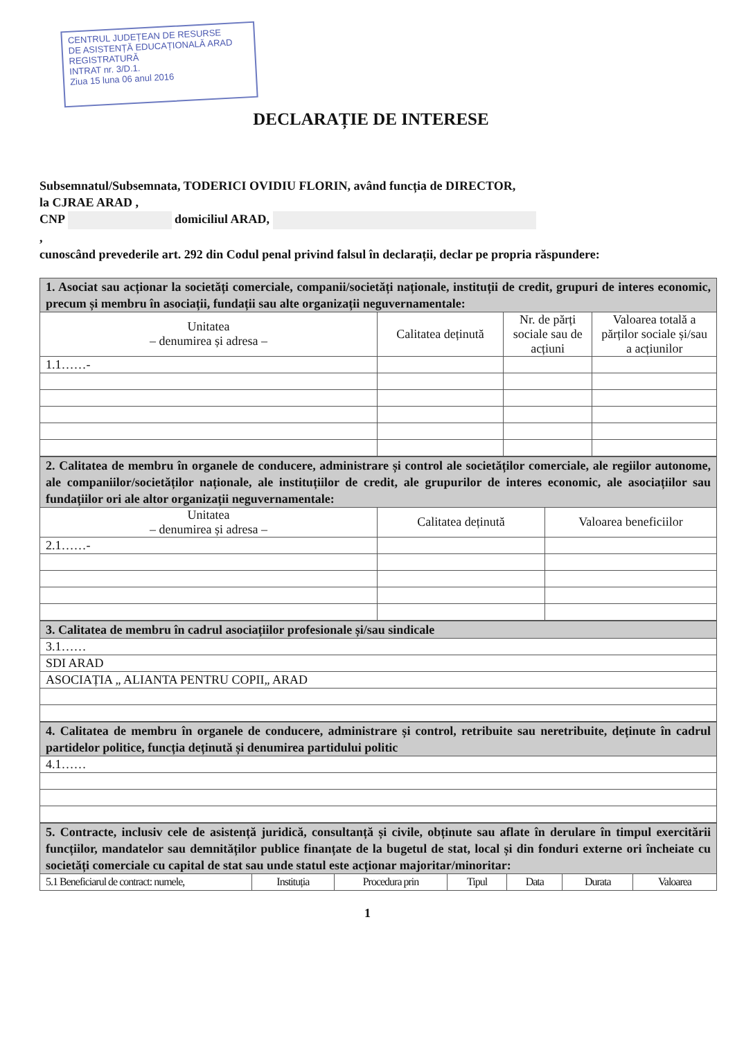CENTRUL JUDEȚEAN DE RESURSE
DE ASISTENȚĂ EDUCAȚIONALĂ ARAD
REGISTRATURĂ
INTRAT nr. 3/D.1.
Ziua 15 luna 06 anul 2016
DECLARAȚIE DE INTERESE
Subsemnatul/Subsemnata, TODERICI OVIDIU FLORIN, având funcția de DIRECTOR,
la CJRAE ARAD ,
CNP domiciliul ARAD,
,
cunoscând prevederile art. 292 din Codul penal privind falsul în declarații, declar pe propria răspundere:
| 1. Asociat sau acționar la societăți comerciale, companii/societăți naționale, instituții de credit, grupuri de interes economic, precum și membru în asociații, fundații sau alte organizații neguvernamentale: | | | |
| Unitatea – denumirea și adresa – | Calitatea deținută | Nr. de părți sociale sau de acțiuni | Valoarea totală a părților sociale și/sau a acțiunilor |
| 1.1……- | | | |
| 2. Calitatea de membru în organele de conducere, administrare și control ale societăților comerciale, ale regiilor autonome, ale companiilor/societăților naționale, ale instituțiilor de credit, ale grupurilor de interes economic, ale asociațiilor sau fundațiilor ori ale altor organizații neguvernamentale: | | |
| Unitatea – denumirea și adresa – | Calitatea deținută | Valoarea beneficiilor |
| 2.1……- | | |
| 3. Calitatea de membru în cadrul asociațiilor profesionale și/sau sindicale |
| 3.1…… |
| SDI ARAD |
| ASOCIAȚIA „ ALIANTA PENTRU COPII„ ARAD |
| 4. Calitatea de membru în organele de conducere, administrare și control, retribuite sau neretribuite, deținute în cadrul partidelor politice, funcția deținută și denumirea partidului politic |
| 4.1…… |
| 5. Contracte, inclusiv cele de asistență juridică, consultanță și civile, obținute sau aflate în derulare în timpul exercitării funcțiilor, mandatelor sau demnităților publice finanțate de la bugetul de stat, local și din fonduri externe ori încheiate cu societăți comerciale cu capital de stat sau unde statul este acționar majoritar/minoritar: | | | | | | |
| 5.1 Beneficiarul de contract: numele, | Instituția | Procedura prin | Tipul | Data | Durata | Valoarea |
1